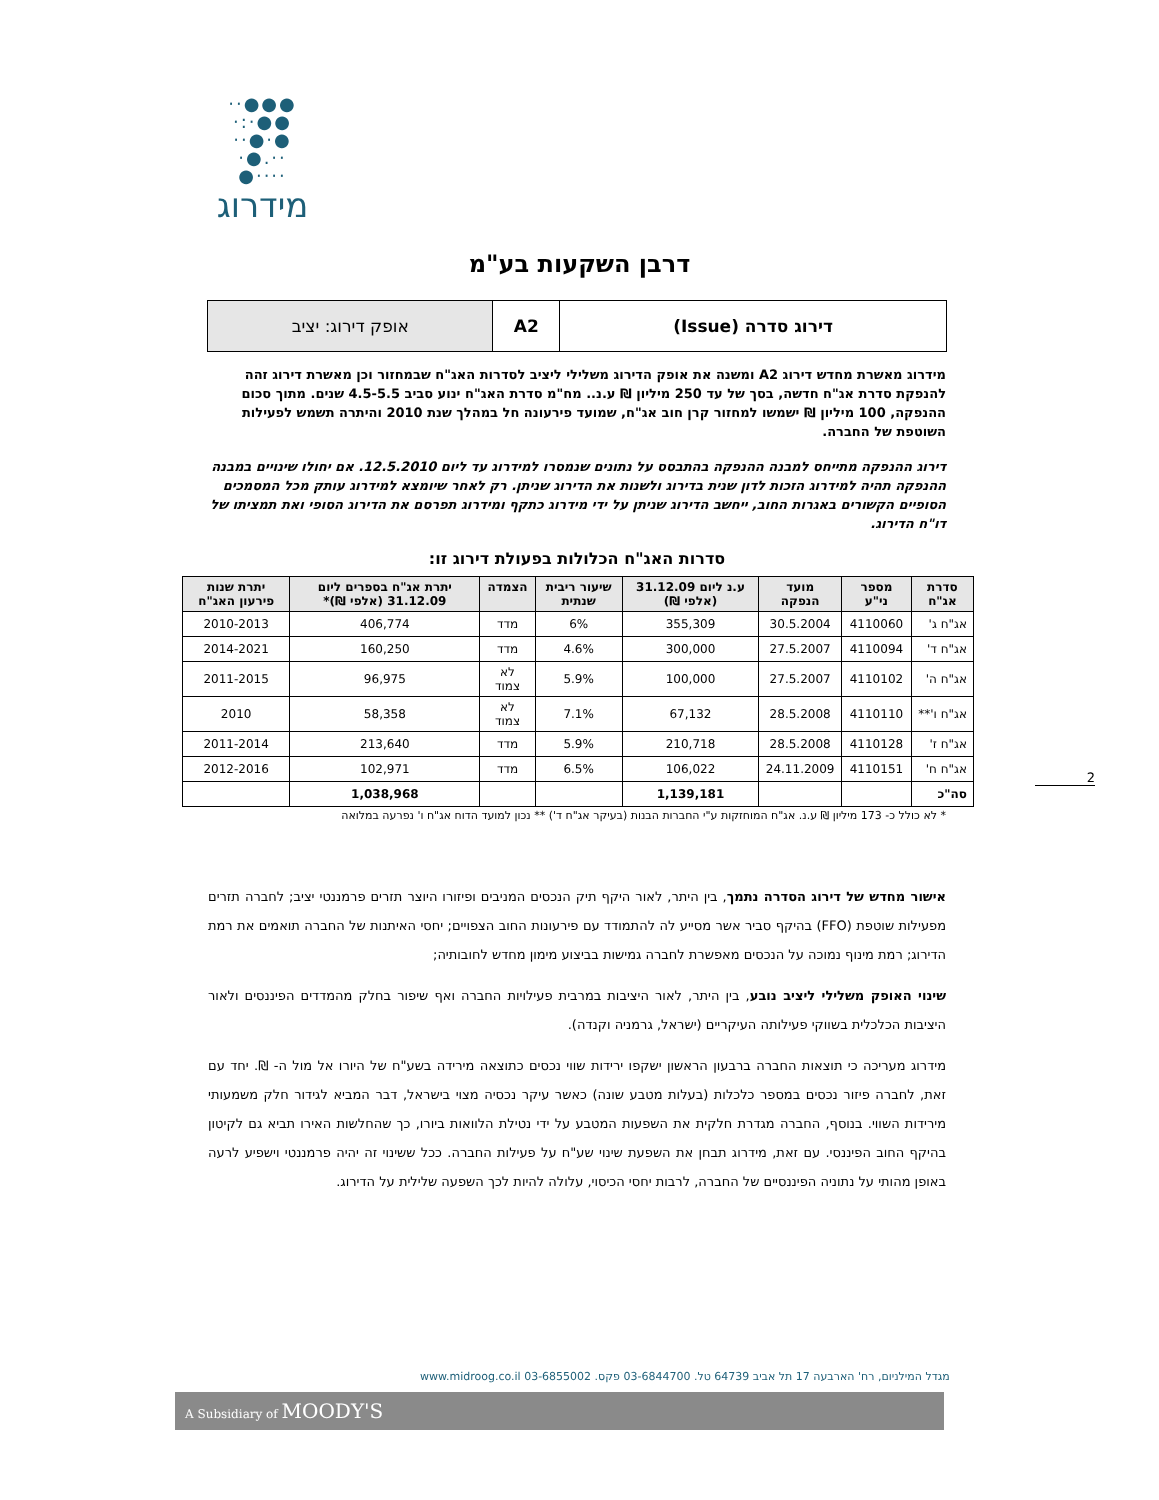●●●·· ●●·:· ●·●·· ··.●· ····●
מידרוג
דרבן השקעות בע"מ
| דירוג סדרה (Issue) | A2 | אופק דירוג: יציב |
מידרוג מאשרת מחדש דירוג A2 ומשנה את אופק הדירוג משלילי ליציב לסדרות האג"ח שבמחזור וכן מאשרת דירוג זהה להנפקת סדרת אג"ח חדשה, בסך של עד 250 מיליון ₪ ע.נ.. מח"מ סדרת האג"ח ינוע סביב 4.5-5.5 שנים. מתוך סכום ההנפקה, 100 מיליון ₪ ישמשו למחזור קרן חוב אג"ח, שמועד פירעונה חל במהלך שנת 2010 והיתרה תשמש לפעילות השוטפת של החברה.
דירוג ההנפקה מתייחס למבנה ההנפקה בהתבסס על נתונים שנמסרו למידרוג עד ליום 12.5.2010. אם יחולו שינויים במבנה ההנפקה תהיה למידרוג הזכות לדון שנית בדירוג ולשנות את הדירוג שניתן. רק לאחר שיומצא למידרוג עותק מכל המסמכים הסופיים הקשורים באגרות החוב, ייחשב הדירוג שניתן על ידי מידרוג כתקף ומידרוג תפרסם את הדירוג הסופי ואת תמציתו של דו"ח הדירוג.
סדרות האג"ח הכלולות בפעולת דירוג זו:
| סדרת אג"ח | מספר ני"ע | מועד הנפקה | ע.נ ליום 31.12.09 (אלפי ₪) | שיעור ריבית שנתית | הצמדה | יתרת אג"ח בספרים ליום 31.12.09 (אלפי ₪)* | יתרת שנות פירעון האג"ח |
| --- | --- | --- | --- | --- | --- | --- | --- |
| אג"ח ג' | 4110060 | 30.5.2004 | 355,309 | 6% | מדד | 406,774 | 2010-2013 |
| אג"ח ד' | 4110094 | 27.5.2007 | 300,000 | 4.6% | מדד | 160,250 | 2014-2021 |
| אג"ח ה' | 4110102 | 27.5.2007 | 100,000 | 5.9% | לא צמוד | 96,975 | 2011-2015 |
| אג"ח ו'** | 4110110 | 28.5.2008 | 67,132 | 7.1% | לא צמוד | 58,358 | 2010 |
| אג"ח ז' | 4110128 | 28.5.2008 | 210,718 | 5.9% | מדד | 213,640 | 2011-2014 |
| אג"ח ח' | 4110151 | 24.11.2009 | 106,022 | 6.5% | מדד | 102,971 | 2012-2016 |
| סה"כ | | | 1,139,181 | | | 1,038,968 | |
* לא כולל כ- 173 מיליון ₪ ע.נ. אג"ח המוחזקות ע"י החברות הבנות (בעיקר אג"ח ד') ** נכון למועד הדוח אג"ח ו' נפרעה במלואה
אישור מחדש של דירוג הסדרה נתמך, בין היתר, לאור היקף תיק הנכסים המניבים ופיזורו היוצר תזרים פרמננטי יציב; לחברה תזרים מפעילות שוטפת (FFO) בהיקף סביר אשר מסייע לה להתמודד עם פירעונות החוב הצפויים; יחסי האיתנות של החברה תואמים את רמת הדירוג; רמת מינוף נמוכה על הנכסים מאפשרת לחברה גמישות בביצוע מימון מחדש לחובותיה;
שינוי האופק משלילי ליציב נובע, בין היתר, לאור היציבות במרבית פעילויות החברה ואף שיפור בחלק מהמדדים הפיננסים ולאור היציבות הכלכלית בשווקי פעילותה העיקריים (ישראל, גרמניה וקנדה).
מידרוג מעריכה כי תוצאות החברה ברבעון הראשון ישקפו ירידות שווי נכסים כתוצאה מירידה בשע"ח של היורו אל מול ה- ₪. יחד עם זאת, לחברה פיזור נכסים במספר כלכלות (בעלות מטבע שונה) כאשר עיקר נכסיה מצוי בישראל, דבר המביא לגידור חלק משמעותי מירידות השווי. בנוסף, החברה מגדרת חלקית את השפעות המטבע על ידי נטילת הלוואות ביורו, כך שהחלשות האירו תביא גם לקיטון בהיקף החוב הפיננסי. עם זאת, מידרוג תבחן את השפעת שינוי שע"ח על פעילות החברה. ככל ששינוי זה יהיה פרמננטי וישפיע לרעה באופן מהותי על נתוניה הפיננסיים של החברה, לרבות יחסי הכיסוי, עלולה להיות לכך השפעה שלילית על הדירוג.
2
מגדל המילניום, רח' הארבעה 17 תל אביב 64739 טל. 03-6844700 פקס. 03-6855002 www.midroog.co.il
A Subsidiary of MOODY'S